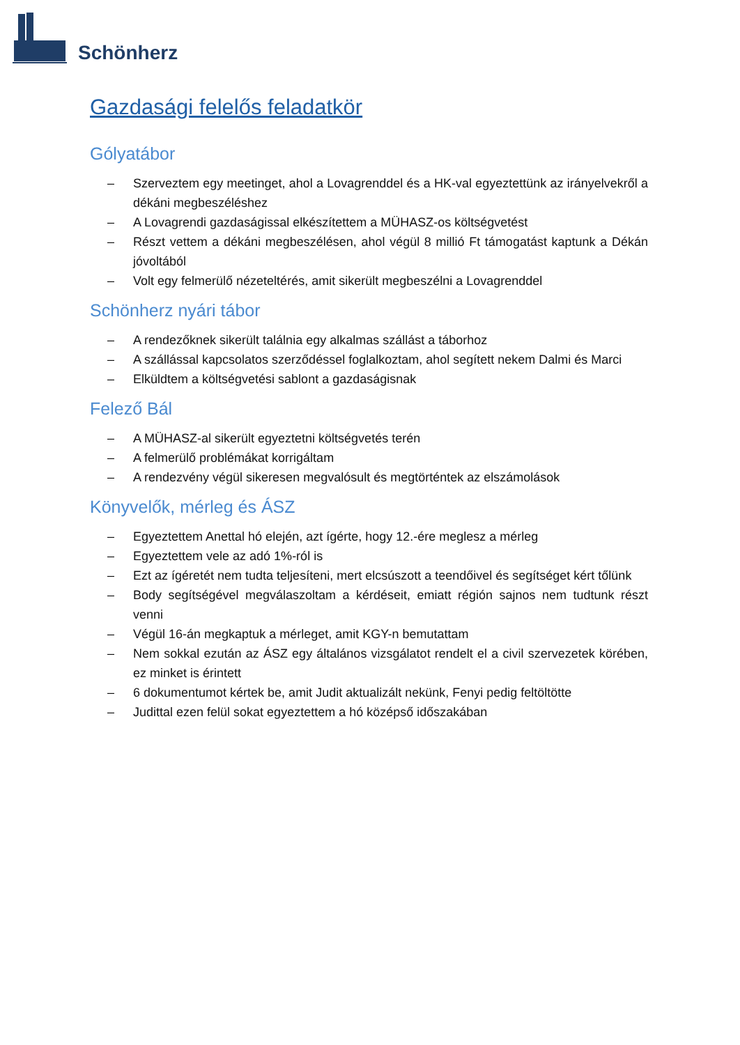Schönherz
Gazdasági felelős feladatkör
Gólyatábor
– Szerveztem egy meetinget, ahol a Lovagrenddel és a HK-val egyeztettünk az irányelvekről a dékáni megbeszéléshez
– A Lovagrendi gazdaságissal elkészítettem a MÜHASZ-os költségvetést
– Részt vettem a dékáni megbeszélésen, ahol végül 8 millió Ft támogatást kaptunk a Dékán jóvoltából
– Volt egy felmerülő nézeteltérés, amit sikerült megbeszélni a Lovagrenddel
Schönherz nyári tábor
– A rendezőknek sikerült találnia egy alkalmas szállást a táborhoz
– A szállással kapcsolatos szerződéssel foglalkoztam, ahol segített nekem Dalmi és Marci
– Elküldtem a költségvetési sablont a gazdaságisnak
Felező Bál
– A MÜHASZ-al sikerült egyeztetni költségvetés terén
– A felmerülő problémákat korrigáltam
– A rendezvény végül sikeresen megvalósult és megtörténtek az elszámolások
Könyvelők, mérleg és ÁSZ
– Egyeztettem Anettal hó elején, azt ígérte, hogy 12.-ére meglesz a mérleg
– Egyeztettem vele az adó 1%-ról is
– Ezt az ígéretét nem tudta teljesíteni, mert elcsúszott a teendőivel és segítséget kért tőlünk
– Body segítségével megválaszoltam a kérdéseit, emiatt régión sajnos nem tudtunk részt venni
– Végül 16-án megkaptuk a mérleget, amit KGY-n bemutattam
– Nem sokkal ezután az ÁSZ egy általános vizsgálatot rendelt el a civil szervezetek körében, ez minket is érintett
– 6 dokumentumot kértek be, amit Judit aktualizált nekünk, Fenyi pedig feltöltötte
– Judittal ezen felül sokat egyeztettem a hó középső időszakában